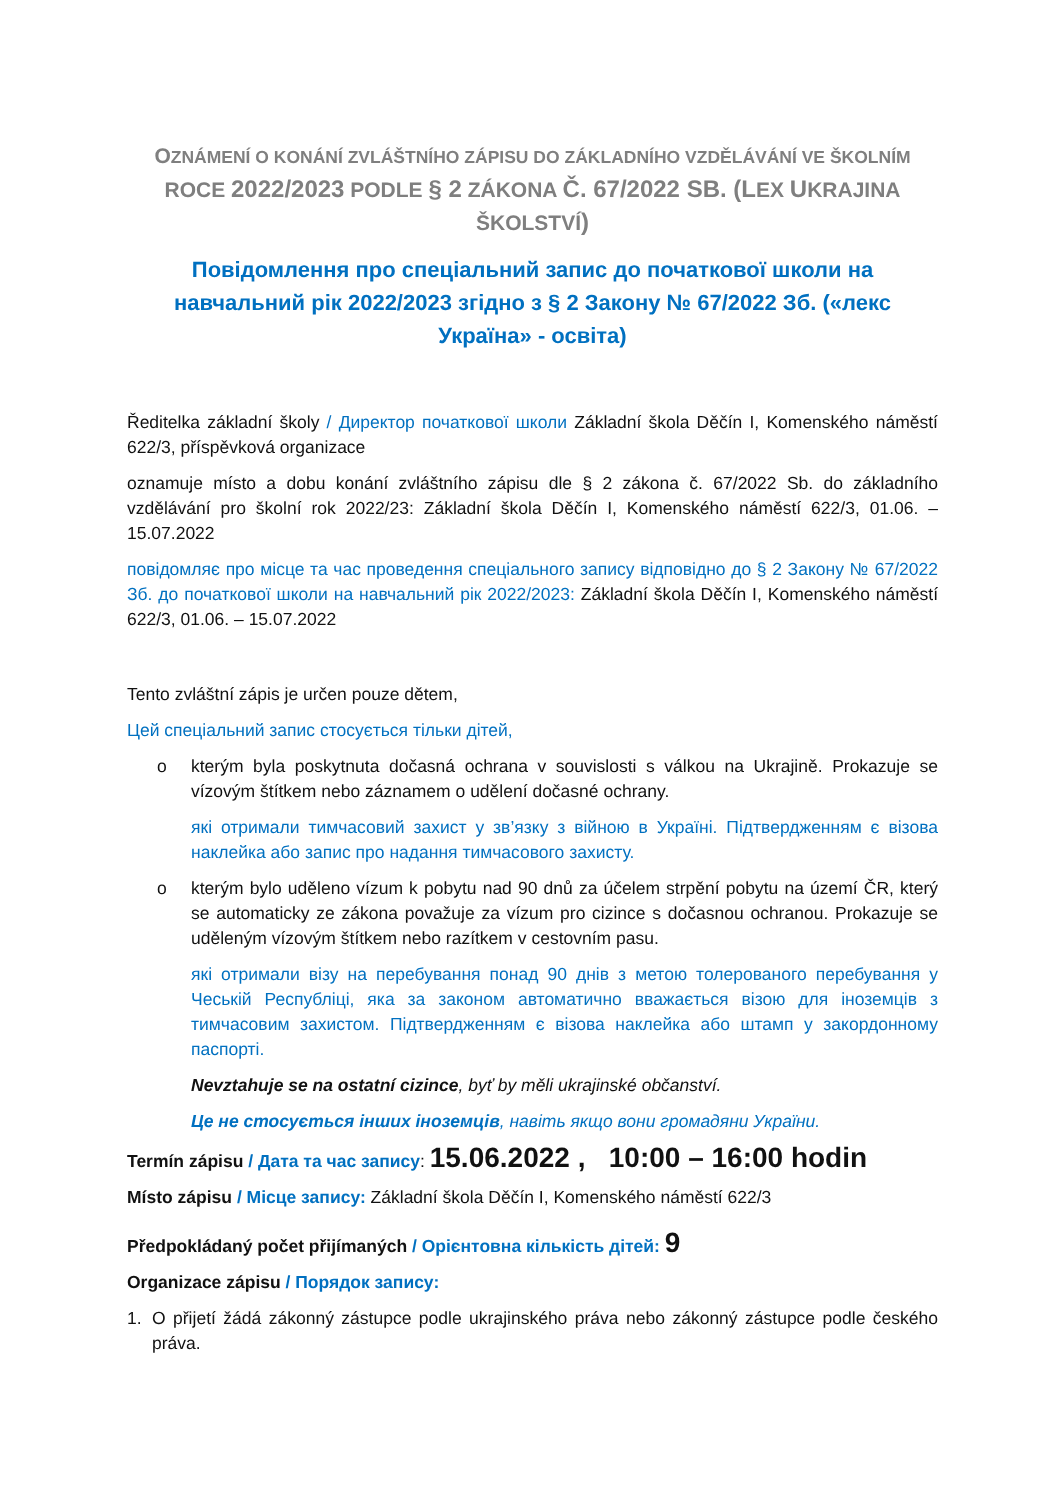OZNÁMENÍ O KONÁNÍ ZVLÁŠTNÍHO ZÁPISU DO ZÁKLADNÍHO VZDĚLÁVÁNÍ VE ŠKOLNÍM
ROCE 2022/2023 PODLE § 2 ZÁKONA Č. 67/2022 SB. (LEX UKRAJINA ŠKOLSTVÍ)
Повідомлення про спеціальний запис до початкової школи на навчальний рік 2022/2023 згідно з § 2 Закону № 67/2022 Зб. («лекс Україна» - освіта)
Ředitelka základní školy / Директор початкової школи Základní škola Děčín I, Komenského náměstí 622/3, příspěvková organizace
oznamuje místo a dobu konání zvláštního zápisu dle § 2 zákona č. 67/2022 Sb. do základního vzdělávání pro školní rok 2022/23: Základní škola Děčín I, Komenského náměstí 622/3, 01.06. – 15.07.2022
повідомляє про місце та час проведення спеціального запису відповідно до § 2 Закону № 67/2022 Зб. до початкової школи на навчальний рік 2022/2023: Základní škola Děčín I, Komenského náměstí 622/3, 01.06. – 15.07.2022
Tento zvláštní zápis je určen pouze dětem,
Цей спеціальний запис стосується тільки дітей,
o kterým byla poskytnuta dočasná ochrana v souvislosti s válkou na Ukrajině. Prokazuje se vízovým štítkem nebo záznamem o udělení dočasné ochrany.
які отримали тимчасовий захист у зв’язку з війною в Україні. Підтвердженням є візова наклейка або запис про надання тимчасового захисту.
o kterým bylo uděleno vízum k pobytu nad 90 dnů za účelem strpění pobytu na území ČR, který se automaticky ze zákona považuje za vízum pro cizince s dočasnou ochranou. Prokazuje se uděleným vízovým štítkem nebo razítkem v cestovním pasu.
які отримали візу на перебування понад 90 днів з метою толерованого перебування у Чеській Республіці, яка за законом автоматично вважається візою для іноземців з тимчасовим захистом. Підтвердженням є візова наклейка або штамп у закордонному паспорті.
Nevztahuje se na ostatní cizince, byť by měli ukrajinské občanství.
Це не стосується інших іноземців, навіть якщо вони громадяни України.
Termín zápisu / Дата та час запису: 15.06.2022 , 10:00 – 16:00 hodin
Místo zápisu / Місце запису: Základní škola Děčín I, Komenského náměstí 622/3
Předpokládaný počet přijímaných / Орієнтовна кількість дітей: 9
Organizace zápisu / Порядок запису:
1. O přijetí žádá zákonný zástupce podle ukrajinského práva nebo zákonný zástupce podle českého práva.